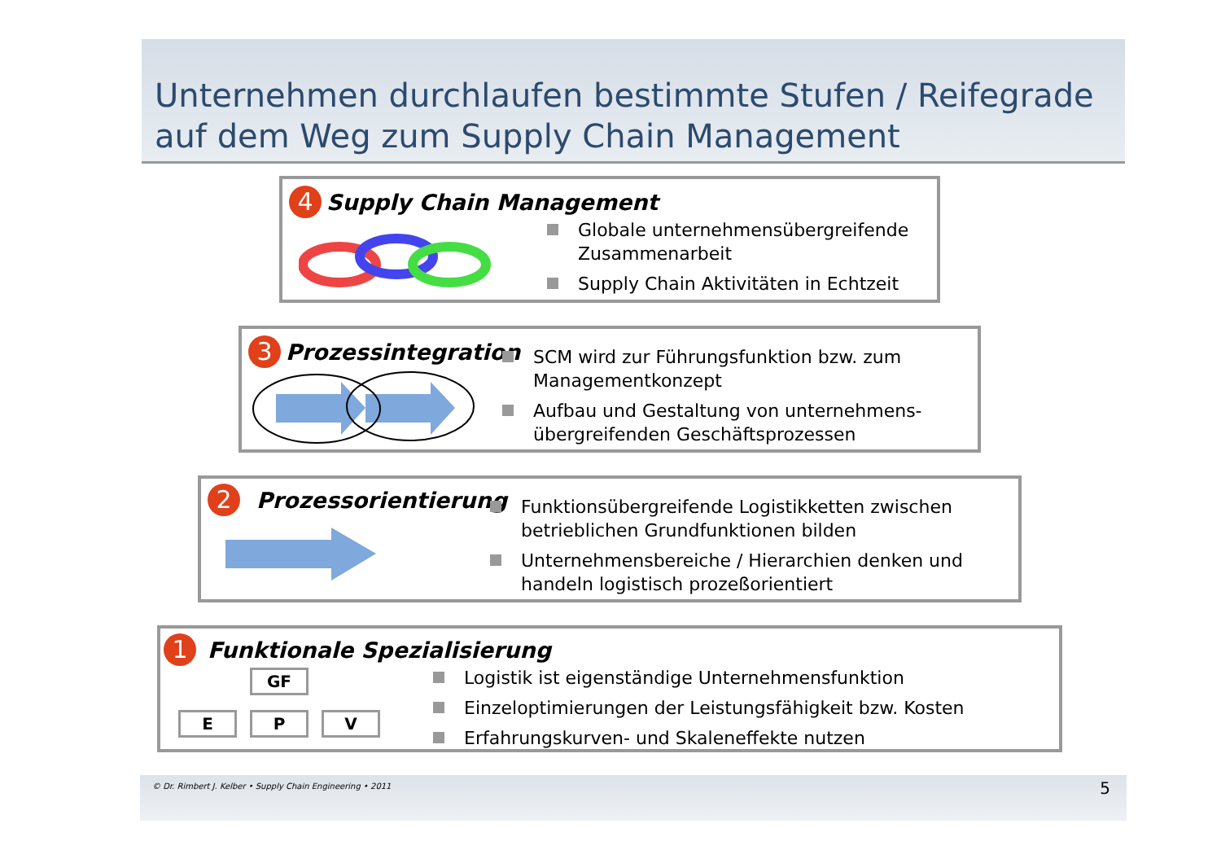Unternehmen durchlaufen bestimmte Stufen / Reifegrade auf dem Weg zum Supply Chain Management
4 Supply Chain Management
Globale unternehmensübergreifende Zusammenarbeit
Supply Chain Aktivitäten in Echtzeit
3 Prozessintegration
SCM wird zur Führungsfunktion bzw. zum Managementkonzept
Aufbau und Gestaltung von unternehmens-übergreifenden Geschäftsprozessen
2 Prozessorientierung
Funktionsübergreifende Logistikketten zwischen betrieblichen Grundfunktionen bilden
Unternehmensbereiche / Hierarchien denken und handeln logistisch prozeßorientiert
1 Funktionale Spezialisierung
GF
E P V
Logistik ist eigenständige Unternehmensfunktion
Einzeloptimierungen der Leistungsfähigkeit bzw. Kosten
Erfahrungskurven- und Skaleneffekte nutzen
© Dr. Rimbert J. Kelber • Supply Chain Engineering • 2011 5